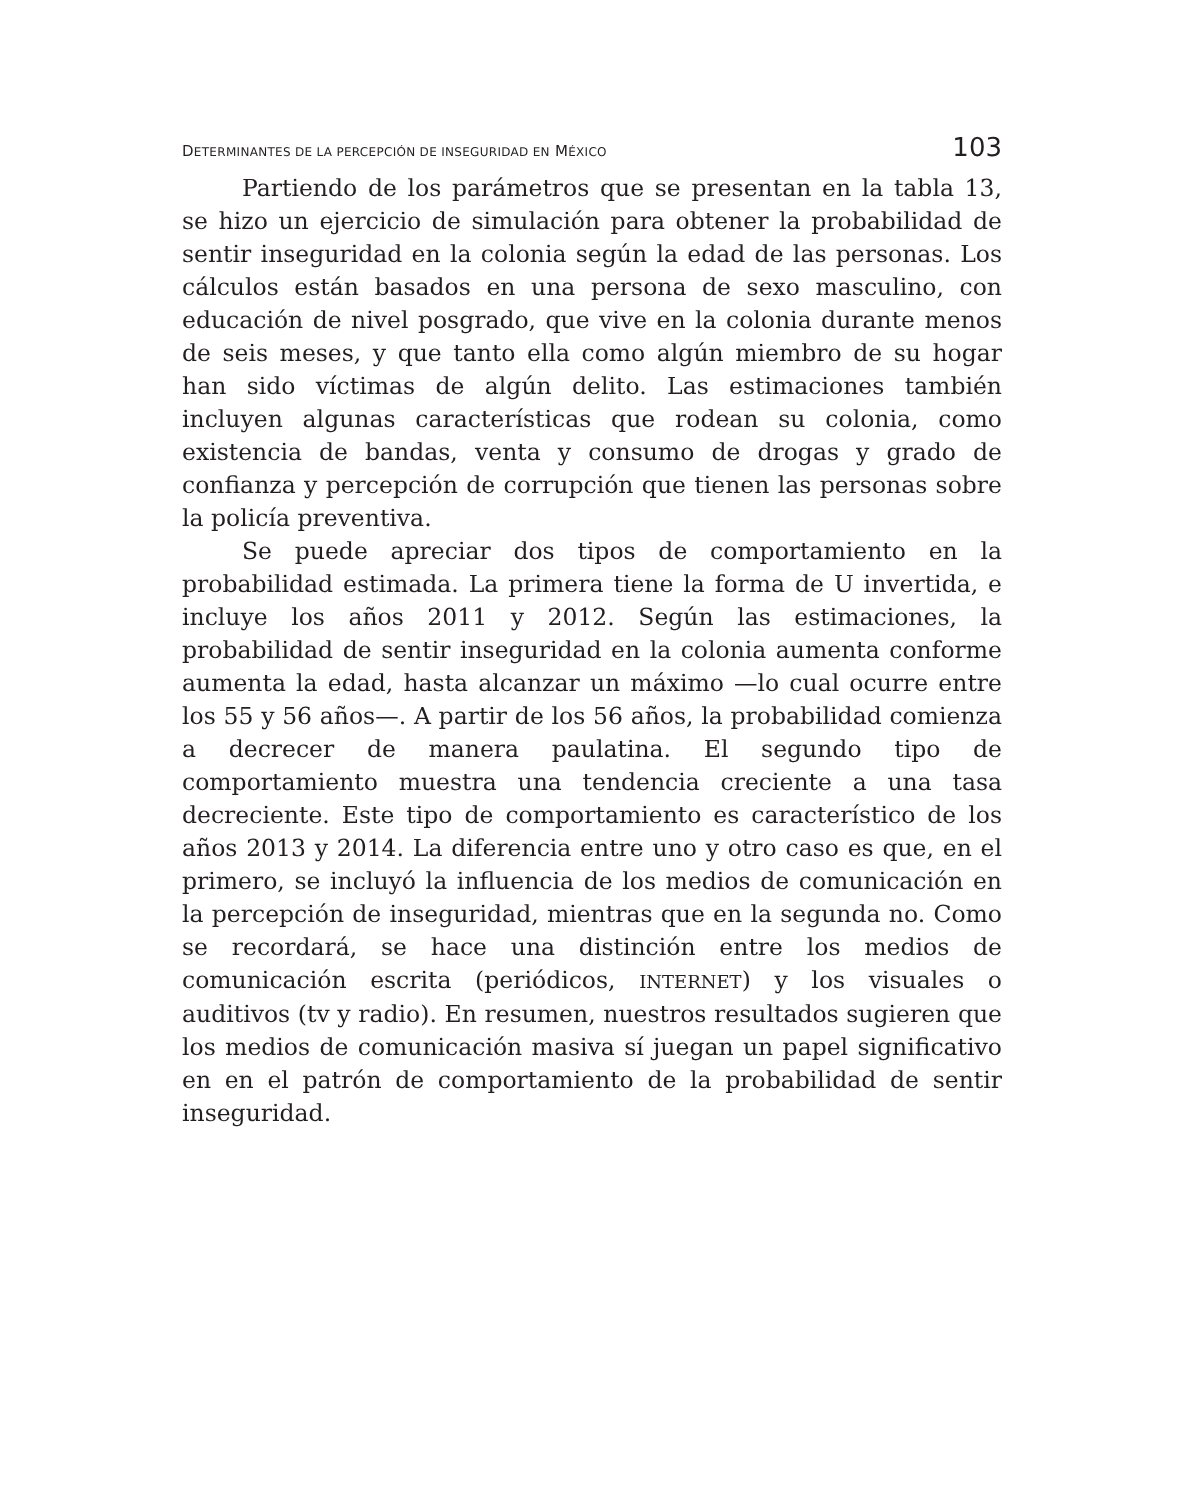DETERMINANTES DE LA PERCEPCIÓN DE INSEGURIDAD EN MÉXICO 103
Partiendo de los parámetros que se presentan en la tabla 13, se hizo un ejercicio de simulación para obtener la probabilidad de sentir inseguridad en la colonia según la edad de las personas. Los cálculos están basados en una persona de sexo masculino, con educación de nivel posgrado, que vive en la colonia durante menos de seis meses, y que tanto ella como algún miembro de su hogar han sido víctimas de algún delito. Las estimaciones también incluyen algunas características que rodean su colonia, como existencia de bandas, venta y consumo de drogas y grado de confianza y percepción de corrupción que tienen las personas sobre la policía preventiva.
Se puede apreciar dos tipos de comportamiento en la probabilidad estimada. La primera tiene la forma de U invertida, e incluye los años 2011 y 2012. Según las estimaciones, la probabilidad de sentir inseguridad en la colonia aumenta conforme aumenta la edad, hasta alcanzar un máximo —lo cual ocurre entre los 55 y 56 años—. A partir de los 56 años, la probabilidad comienza a decrecer de manera paulatina. El segundo tipo de comportamiento muestra una tendencia creciente a una tasa decreciente. Este tipo de comportamiento es característico de los años 2013 y 2014. La diferencia entre uno y otro caso es que, en el primero, se incluyó la influencia de los medios de comunicación en la percepción de inseguridad, mientras que en la segunda no. Como se recordará, se hace una distinción entre los medios de comunicación escrita (periódicos, INTERNET) y los visuales o auditivos (tv y radio). En resumen, nuestros resultados sugieren que los medios de comunicación masiva sí juegan un papel significativo en en el patrón de comportamiento de la probabilidad de sentir inseguridad.